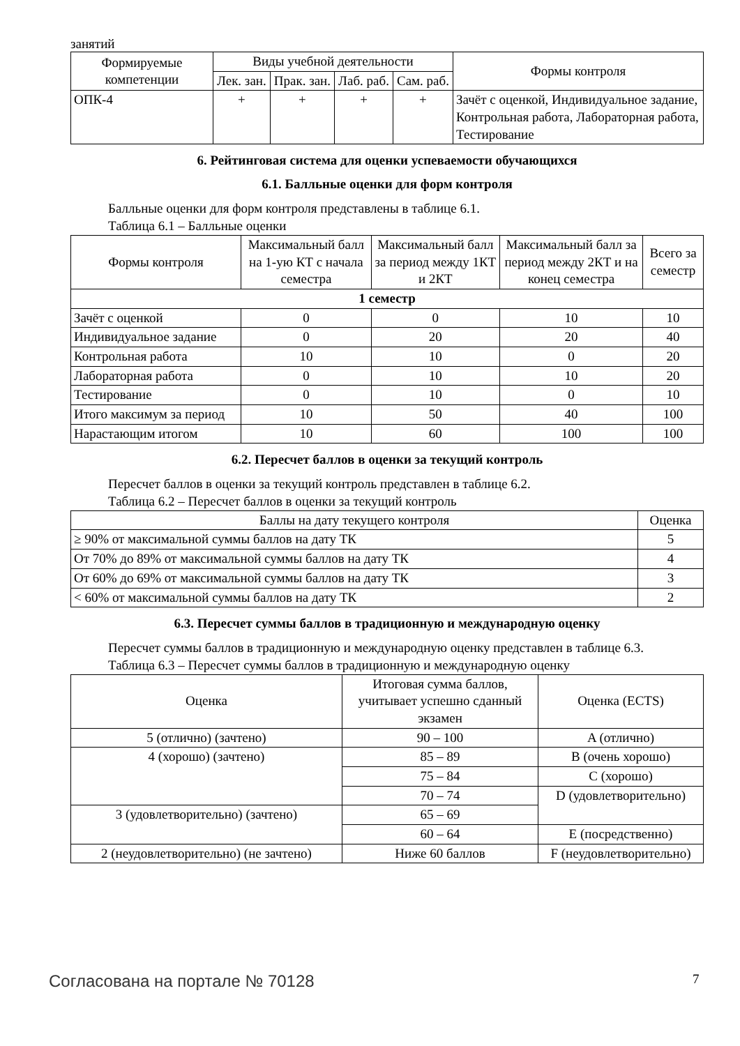занятий
| Формируемые компетенции | Виды учебной деятельности | | | | Формы контроля |
| --- | --- | --- | --- | --- | --- |
| | Лек. зан. | Прак. зан. | Лаб. раб. | Сам. раб. | |
| ОПК-4 | + | + | + | + | Зачёт с оценкой, Индивидуальное задание, Контрольная работа, Лабораторная работа, Тестирование |
6. Рейтинговая система для оценки успеваемости обучающихся
6.1. Балльные оценки для форм контроля
Балльные оценки для форм контроля представлены в таблице 6.1.
Таблица 6.1 – Балльные оценки
| Формы контроля | Максимальный балл на 1-ую КТ с начала семестра | Максимальный балл за период между 1КТ и 2КТ | Максимальный балл за период между 2КТ и на конец семестра | Всего за семестр |
| --- | --- | --- | --- | --- |
| 1 семестр | | | | |
| Зачёт с оценкой | 0 | 0 | 10 | 10 |
| Индивидуальное задание | 0 | 20 | 20 | 40 |
| Контрольная работа | 10 | 10 | 0 | 20 |
| Лабораторная работа | 0 | 10 | 10 | 20 |
| Тестирование | 0 | 10 | 0 | 10 |
| Итого максимум за период | 10 | 50 | 40 | 100 |
| Нарастающим итогом | 10 | 60 | 100 | 100 |
6.2. Пересчет баллов в оценки за текущий контроль
Пересчет баллов в оценки за текущий контроль представлен в таблице 6.2.
Таблица 6.2 – Пересчет баллов в оценки за текущий контроль
| Баллы на дату текущего контроля | Оценка |
| --- | --- |
| ≥ 90% от максимальной суммы баллов на дату ТК | 5 |
| От 70% до 89% от максимальной суммы баллов на дату ТК | 4 |
| От 60% до 69% от максимальной суммы баллов на дату ТК | 3 |
| < 60% от максимальной суммы баллов на дату ТК | 2 |
6.3. Пересчет суммы баллов в традиционную и международную оценку
Пересчет суммы баллов в традиционную и международную оценку представлен в таблице 6.3.
Таблица 6.3 – Пересчет суммы баллов в традиционную и международную оценку
| Оценка | Итоговая сумма баллов, учитывает успешно сданный экзамен | Оценка (ECTS) |
| --- | --- | --- |
| 5 (отлично) (зачтено) | 90 – 100 | A (отлично) |
| 4 (хорошо) (зачтено) | 85 – 89 | B (очень хорошо) |
| | 75 – 84 | C (хорошо) |
| | 70 – 74 | D (удовлетворительно) |
| 3 (удовлетворительно) (зачтено) | 65 – 69 | |
| | 60 – 64 | E (посредственно) |
| 2 (неудовлетворительно) (не зачтено) | Ниже 60 баллов | F (неудовлетворительно) |
Согласована на портале № 70128 7